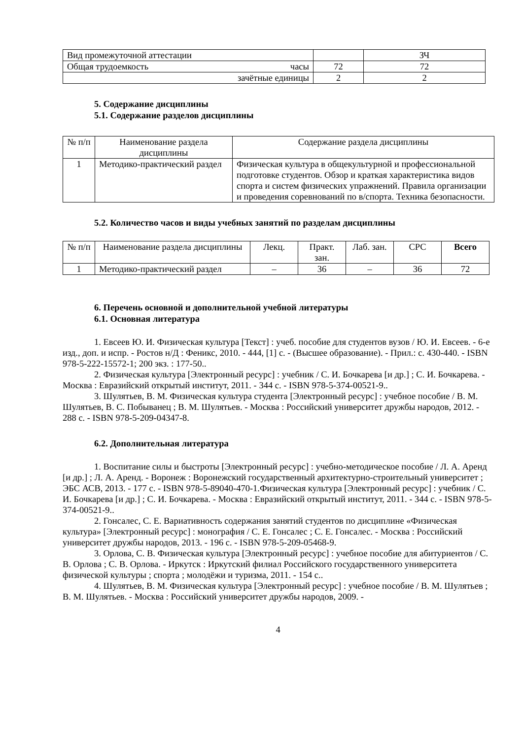| Вид промежуточной аттестации | | ЗЧ |
| Общая трудоемкость часы | 72 | 72 |
| зачётные единицы | 2 | 2 |
5. Содержание дисциплины
5.1. Содержание разделов дисциплины
| № п/п | Наименование раздела дисциплины | Содержание раздела дисциплины |
| --- | --- | --- |
| 1 | Методико-практический раздел | Физическая культура в общекультурной и профессиональной подготовке студентов. Обзор и краткая характеристика видов спорта и систем физических упражнений. Правила организации и проведения соревнований по в/спорта. Техника безопасности. |
5.2. Количество часов и виды учебных занятий по разделам дисциплины
| № п/п | Наименование раздела дисциплины | Лекц. | Практ. зан. | Лаб. зан. | СРС | Всего |
| --- | --- | --- | --- | --- | --- | --- |
| 1 | Методико-практический раздел | – | 36 | – | 36 | 72 |
6. Перечень основной и дополнительной учебной литературы
6.1. Основная литература
1. Евсеев Ю. И. Физическая культура [Текст] : учеб. пособие для студентов вузов / Ю. И. Евсеев. - 6-е изд., доп. и испр. - Ростов н/Д : Феникс, 2010. - 444, [1] с. - (Высшее образование). - Прил.: с. 430-440. - ISBN 978-5-222-15572-1; 200 экз. : 177-50..
2. Физическая культура [Электронный ресурс] : учебник / С. И. Бочкарева [и др.] ; С. И. Бочкарева. - Москва : Евразийский открытый институт, 2011. - 344 с. - ISBN 978-5-374-00521-9..
3. Шулятьев, В. М. Физическая культура студента [Электронный ресурс] : учебное пособие / В. М. Шулятьев, В. С. Побыванец ; В. М. Шулятьев. - Москва : Российский университет дружбы народов, 2012. - 288 с. - ISBN 978-5-209-04347-8.
6.2. Дополнительная литература
1. Воспитание силы и быстроты [Электронный ресурс] : учебно-методическое пособие / Л. А. Аренд [и др.] ; Л. А. Аренд. - Воронеж : Воронежский государственный архитектурно-строительный университет ; ЭБС АСВ, 2013. - 177 с. - ISBN 978-5-89040-470-1.Физическая культура [Электронный ресурс] : учебник / С. И. Бочкарева [и др.] ; С. И. Бочкарева. - Москва : Евразийский открытый институт, 2011. - 344 с. - ISBN 978-5-374-00521-9..
2. Гонсалес, С. Е. Вариативность содержания занятий студентов по дисциплине «Физическая культура» [Электронный ресурс] : монография / С. Е. Гонсалес ; С. Е. Гонсалес. - Москва : Российский университет дружбы народов, 2013. - 196 с. - ISBN 978-5-209-05468-9.
3. Орлова, С. В. Физическая культура [Электронный ресурс] : учебное пособие для абитуриентов / С. В. Орлова ; С. В. Орлова. - Иркутск : Иркутский филиал Российского государственного университета физической культуры ; спорта ; молодёжи и туризма, 2011. - 154 с..
4. Шулятьев, В. М. Физическая культура [Электронный ресурс] : учебное пособие / В. М. Шулятьев ; В. М. Шулятьев. - Москва : Российский университет дружбы народов, 2009. -
4